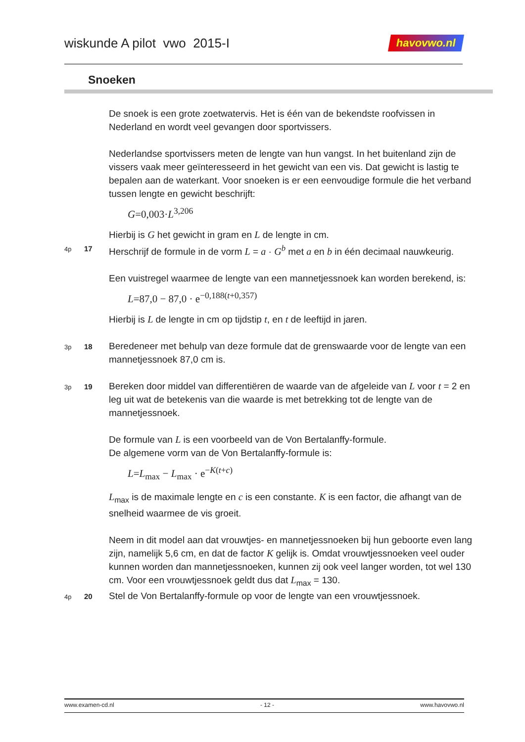wiskunde A pilot vwo 2015-I
havovwo.nl
Snoeken
De snoek is een grote zoetwatervis. Het is één van de bekendste roofvissen in Nederland en wordt veel gevangen door sportvissers.
Nederlandse sportvissers meten de lengte van hun vangst. In het buitenland zijn de vissers vaak meer geïnteresseerd in het gewicht van een vis. Dat gewicht is lastig te bepalen aan de waterkant. Voor snoeken is er een eenvoudige formule die het verband tussen lengte en gewicht beschrijft:
G=0,003·L<sup>3,206</sup>
Hierbij is G het gewicht in gram en L de lengte in cm.
4p
17
Herschrijf de formule in de vorm L = a · G<sup>b</sup> met a en b in één decimaal nauwkeurig.
Een vuistregel waarmee de lengte van een mannetjessnoek kan worden berekend, is:
L=87,0 − 87,0 · e<sup>−0,188(t+0,357)</sup>
Hierbij is L de lengte in cm op tijdstip t, en t de leeftijd in jaren.
3p
18
Beredeneer met behulp van deze formule dat de grenswaarde voor de lengte van een mannetjessnoek 87,0 cm is.
3p
19
Bereken door middel van differentiëren de waarde van de afgeleide van L voor t = 2 en leg uit wat de betekenis van die waarde is met betrekking tot de lengte van de mannetjessnoek.
De formule van L is een voorbeeld van de Von Bertalanffy-formule.
De algemene vorm van de Von Bertalanffy-formule is:
L=L<sub>max</sub> − L<sub>max</sub> · e<sup>−K(t+c)</sup>
L<sub>max</sub> is de maximale lengte en c is een constante. K is een factor, die afhangt van de snelheid waarmee de vis groeit.
Neem in dit model aan dat vrouwtjes- en mannetjessnoeken bij hun geboorte even lang zijn, namelijk 5,6 cm, en dat de factor K gelijk is. Omdat vrouwtjessnoeken veel ouder kunnen worden dan mannetjessnoeken, kunnen zij ook veel langer worden, tot wel 130 cm. Voor een vrouwtjessnoek geldt dus dat L<sub>max</sub> = 130.
4p
20
Stel de Von Bertalanffy-formule op voor de lengte van een vrouwtjessnoek.
www.examen-cd.nl - 12 - www.havovwo.nl